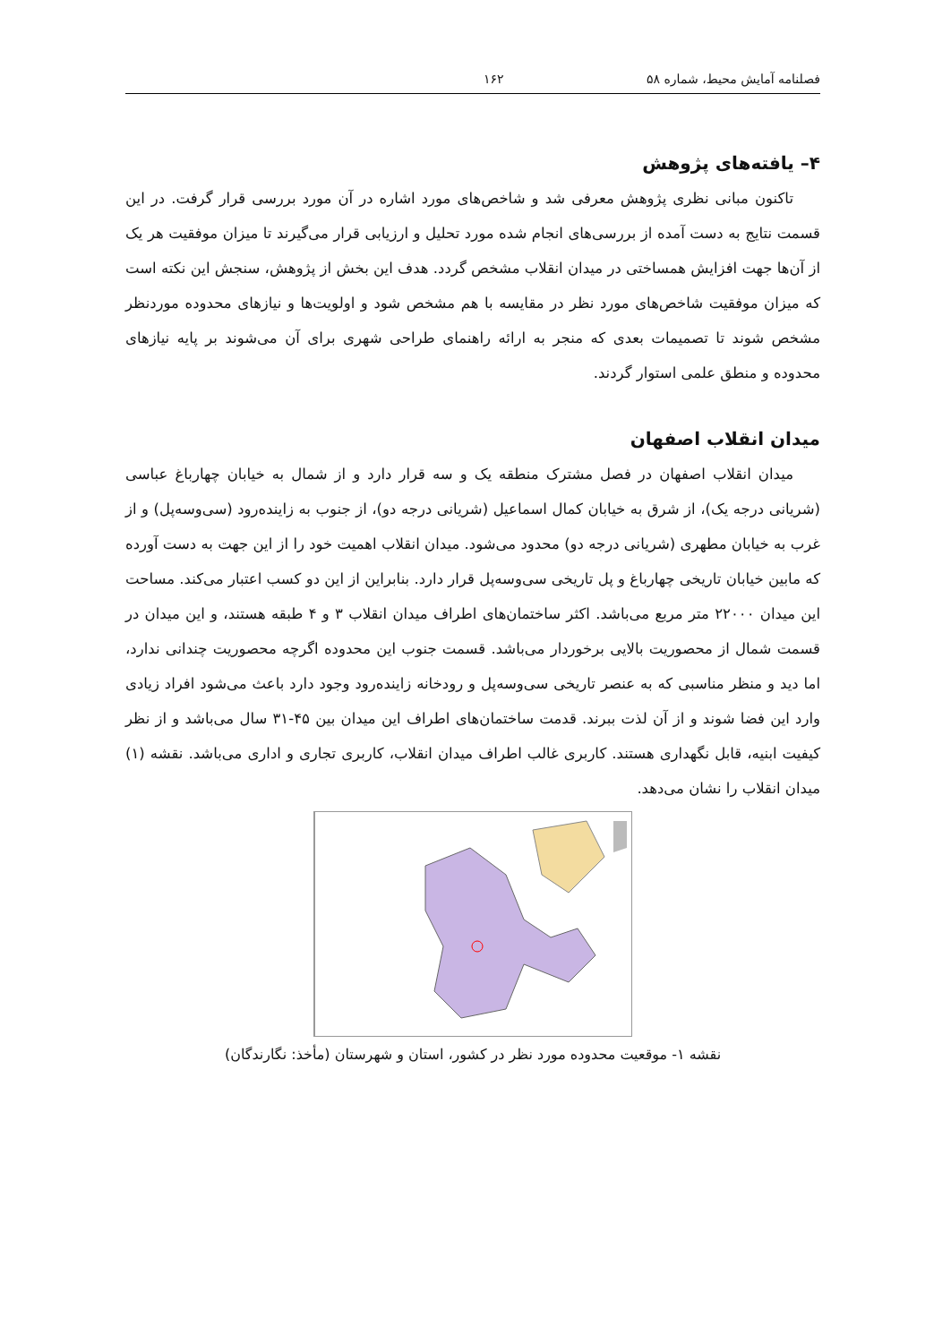فصلنامه آمایش محیط، شماره ۵۸ ۱۶۲
۴– یافته‌های پژوهش
تاکنون مبانی نظری پژوهش معرفی شد و شاخص‌های مورد اشاره در آن مورد بررسی قرار گرفت. در این قسمت نتایج به دست آمده از بررسی‌های انجام شده مورد تحلیل و ارزیابی قرار می‌گیرند تا میزان موفقیت هر یک از آن‌ها جهت افزایش همساختی در میدان انقلاب مشخص گردد. هدف این بخش از پژوهش، سنجش این نکته است که میزان موفقیت شاخص‌های مورد نظر در مقایسه با هم مشخص شود و اولویت‌ها و نیازهای محدوده موردنظر مشخص شوند تا تصمیمات بعدی که منجر به ارائه راهنمای طراحی شهری برای آن می‌شوند بر پایه نیازهای محدوده و منطق علمی استوار گردند.
میدان انقلاب اصفهان
میدان انقلاب اصفهان در فصل مشترک منطقه یک و سه قرار دارد و از شمال به خیابان چهارباغ عباسی (شریانی درجه یک)، از شرق به خیابان کمال اسماعیل (شریانی درجه دو)، از جنوب به زاینده‌رود (سی‌وسه‌پل) و از غرب به خیابان مطهری (شریانی درجه دو) محدود می‌شود. میدان انقلاب اهمیت خود را از این جهت به دست آورده که مابین خیابان تاریخی چهارباغ و پل تاریخی سی‌وسه‌پل قرار دارد. بنابراین از این دو کسب اعتبار می‌کند. مساحت این میدان ۲۲۰۰۰ متر مربع می‌باشد. اکثر ساختمان‌های اطراف میدان انقلاب ۳ و ۴ طبقه هستند، و این میدان در قسمت شمال از محصوریت بالایی برخوردار می‌باشد. قسمت جنوب این محدوده اگرچه محصوریت چندانی ندارد، اما دید و منظر مناسبی که به عنصر تاریخی سی‌وسه‌پل و رودخانه زاینده‌رود وجود دارد باعث می‌شود افراد زیادی وارد این فضا شوند و از آن لذت ببرند. قدمت ساختمان‌های اطراف این میدان بین ۴۵-۳۱ سال می‌باشد و از نظر کیفیت ابنیه، قابل نگهداری هستند. کاربری غالب اطراف میدان انقلاب، کاربری تجاری و اداری می‌باشد. نقشه (۱) میدان انقلاب را نشان می‌دهد.
نقشه ۱- موقعیت محدوده مورد نظر در کشور، استان و شهرستان (مأخذ: نگارندگان)